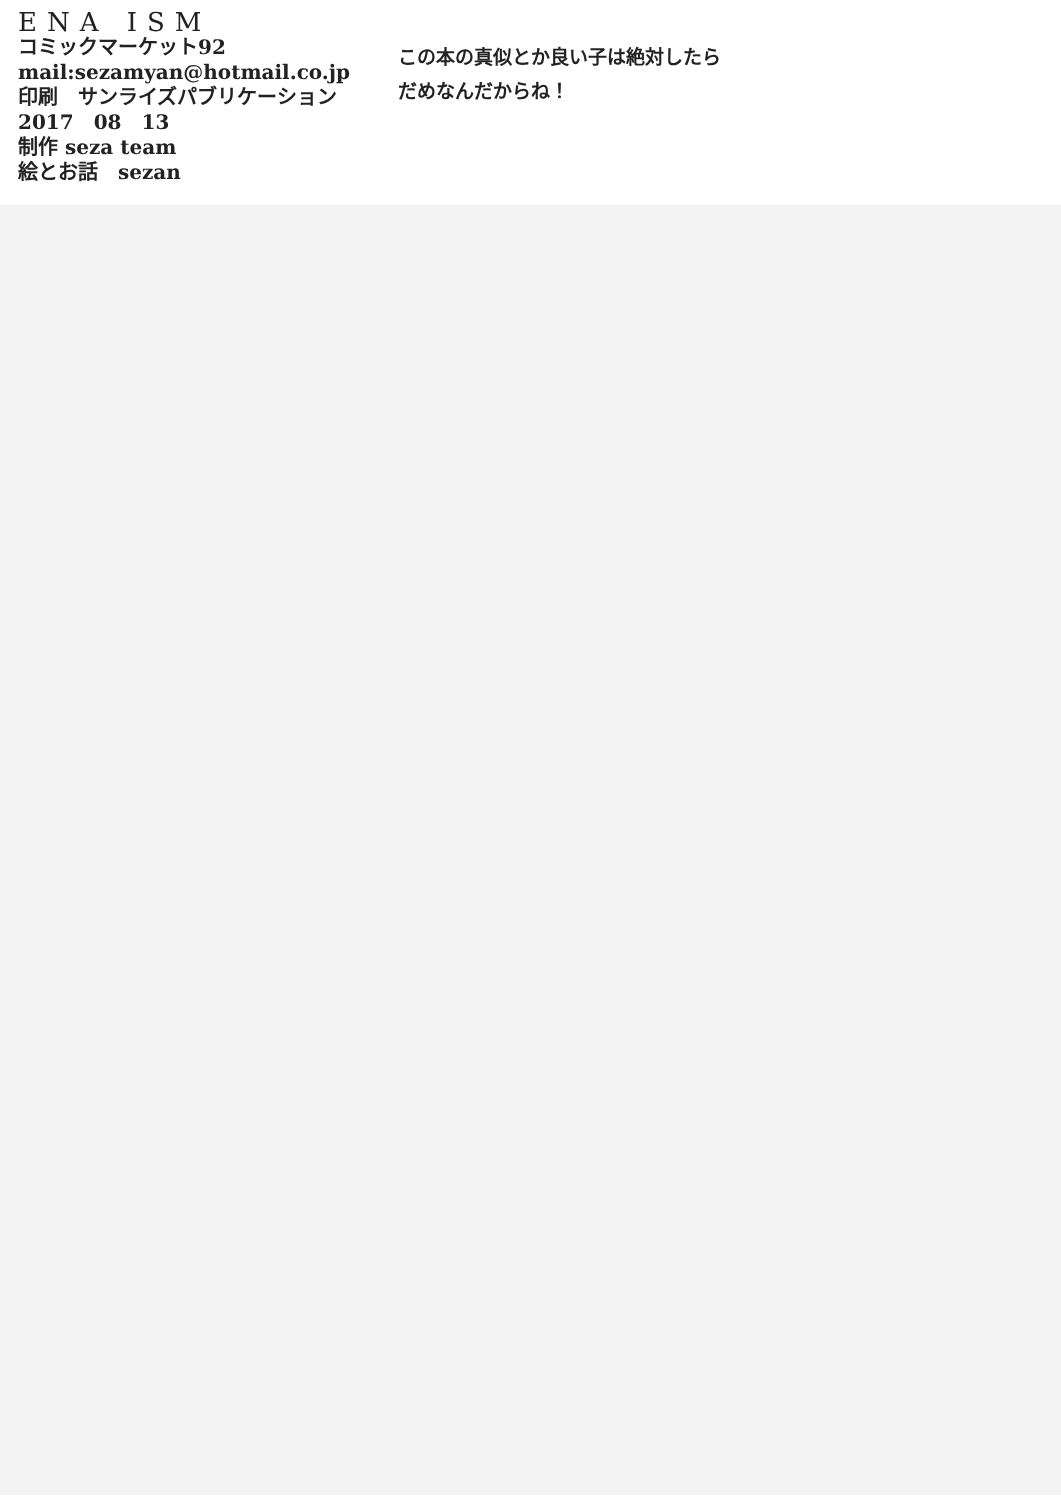ENA ISM
コミックマーケット92
mail:sezamyan@hotmail.co.jp
印刷　サンライズパブリケーション
2017　08　13
制作 seza team
絵とお話　sezan
この本の真似とか良い子は絶対したら
だめなんだからね！